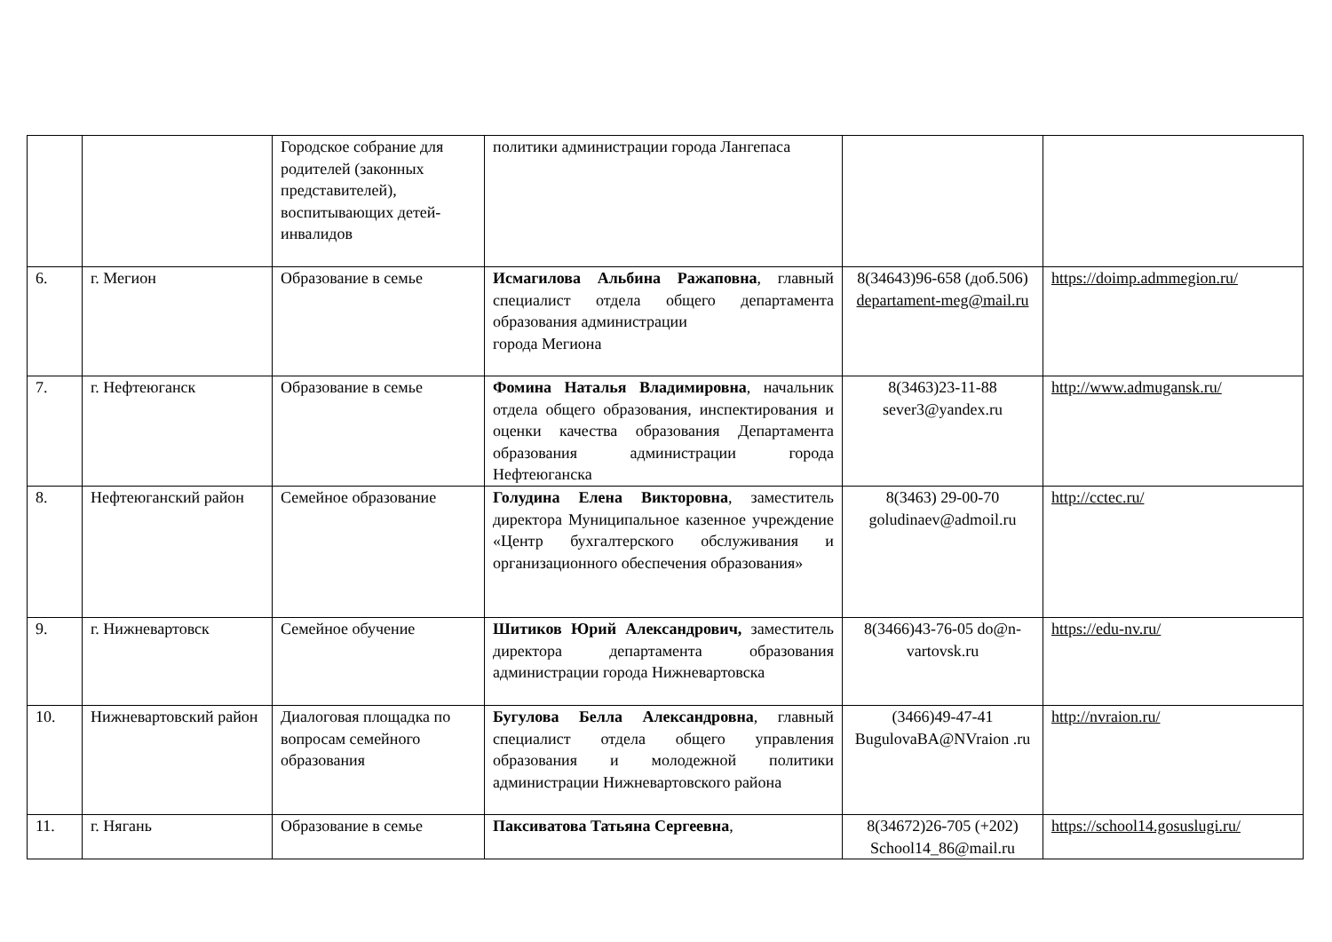| | | Городское собрание для родителей (законных представителей), воспитывающих детей-инвалидов | политики администрации города Лангепаса | | |
| 6. | г. Мегион | Образование в семье | Исмагилова Альбина Ражаповна , главный специалист отдела общего департамента образования администрации города Мегиона | 8(34643)96-658 (доб.506) departament-meg@mail.ru | https://doimp.admmegion.ru/ |
| 7. | г. Нефтеюганск | Образование в семье | Фомина Наталья Владимировна , начальник отдела общего образования, инспектирования и оценки качества образования Департамента образования администрации города Нефтеюганска | 8(3463)23-11-88 sever3@yandex.ru | http://www.admugansk.ru/ |
| 8. | Нефтеюганский район | Семейное образование | Голудина Елена Викторовна , заместитель директора Муниципальное казенное учреждение «Центр бухгалтерского обслуживания и организационного обеспечения образования» | 8(3463) 29-00-70 goludinaev@admoil.ru | http://cctec.ru/ |
| 9. | г. Нижневартовск | Семейное обучение | Шитиков Юрий Александрович, заместитель директора департамента образования администрации города Нижневартовска | 8(3466)43-76-05 do@n-vartovsk.ru | https://edu-nv.ru/ |
| 10. | Нижневартовский район | Диалоговая площадка по вопросам семейного образования | Бугулова Белла Александровна , главный специалист отдела общего управления образования и молодежной политики администрации Нижневартовского района | (3466)49-47-41 BugulovaBA@NVraion .ru | http://nvraion.ru/ |
| 11. | г. Нягань | Образование в семье | Паксиватова Татьяна Сергеевна , | 8(34672)26-705 (+202) School14_86@mail.ru | https://school14.gosuslugi.ru/ |